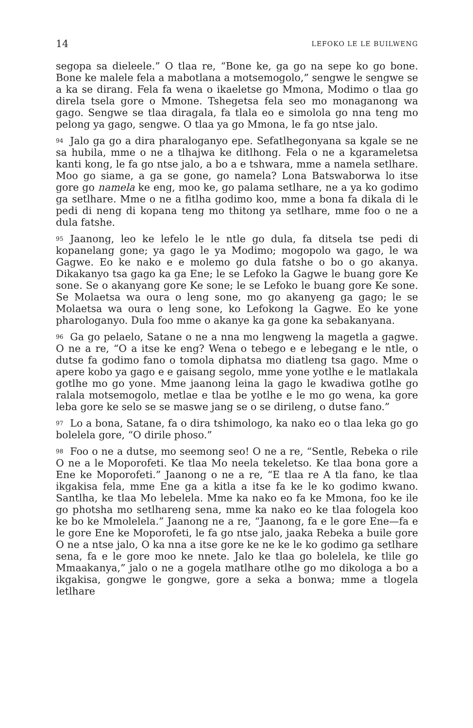14 LEFOKO LE LE BUILWENG
segopa sa dieleele.” O tlaa re, “Bone ke, ga go na sepe ko go bone. Bone ke malele fela a mabotlana a motsemogolo,” sengwe le sengwe se a ka se dirang. Fela fa wena o ikaeletse go Mmona, Modimo o tlaa go direla tsela gore o Mmone. Tshegetsa fela seo mo monaganong wa gago. Sengwe se tlaa diragala, fa tlala eo e simolola go nna teng mo pelong ya gago, sengwe. O tlaa ya go Mmona, le fa go ntse jalo.
94 Jalo ga go a dira pharaloganyo epe. Sefatlhegonyana sa kgale se ne sa hubila, mme o ne a tlhajwa ke ditlhong. Fela o ne a kgarameletsa kanti kong, le fa go ntse jalo, a bo a e tshwara, mme a namela setlhare. Moo go siame, a ga se gone, go namela? Lona Batswaborwa lo itse gore go namela ke eng, moo ke, go palama setlhare, ne a ya ko godimo ga setlhare. Mme o ne a fitlha godimo koo, mme a bona fa dikala di le pedi di neng di kopana teng mo thitong ya setlhare, mme foo o ne a dula fatshe.
95 Jaanong, leo ke lefelo le le ntle go dula, fa ditsela tse pedi di kopanelang gone; ya gago le ya Modimo; mogopolo wa gago, le wa Gagwe. Eo ke nako e e molemo go dula fatshe o bo o go akanya. Dikakanyo tsa gago ka ga Ene; le se Lefoko la Gagwe le buang gore Ke sone. Se o akanyang gore Ke sone; le se Lefoko le buang gore Ke sone. Se Molaetsa wa oura o leng sone, mo go akanyeng ga gago; le se Molaetsa wa oura o leng sone, ko Lefokong la Gagwe. Eo ke yone pharologanyo. Dula foo mme o akanye ka ga gone ka sebakanyana.
96 Ga go pelaelo, Satane o ne a nna mo lengweng la magetla a gagwe. O ne a re, “O a itse ke eng? Wena o tebego e e lebegang e le ntle, o dutse fa godimo fano o tomola diphatsa mo diatleng tsa gago. Mme o apere kobo ya gago e e gaisang segolo, mme yone yotlhe e le matlakala gotlhe mo go yone. Mme jaanong leina la gago le kwadiwa gotlhe go ralala motsemogolo, metlae e tlaa be yotlhe e le mo go wena, ka gore leba gore ke selo se se maswe jang se o se dirileng, o dutse fano.”
97 Lo a bona, Satane, fa o dira tshimologo, ka nako eo o tlaa leka go go bolelela gore, “O dirile phoso.”
98 Foo o ne a dutse, mo seemong seo! O ne a re, “Sentle, Rebeka o rile O ne a le Moporofeti. Ke tlaa Mo neela tekeletso. Ke tlaa bona gore a Ene ke Moporofeti.” Jaanong o ne a re, “E tlaa re A tla fano, ke tlaa ikgakisa fela, mme Ene ga a kitla a itse fa ke le ko godimo kwano. Santlha, ke tlaa Mo lebelela. Mme ka nako eo fa ke Mmona, foo ke ile go photsha mo setlhareng sena, mme ka nako eo ke tlaa fologela koo ke bo ke Mmolelela.” Jaanong ne a re, “Jaanong, fa e le gore Ene—fa e le gore Ene ke Moporofeti, le fa go ntse jalo, jaaka Rebeka a buile gore O ne a ntse jalo, O ka nna a itse gore ke ne ke le ko godimo ga setlhare sena, fa e le gore moo ke nnete. Jalo ke tlaa go bolelela, ke tlile go Mmaakanya,” jalo o ne a gogela matlhare otlhe go mo dikologa a bo a ikgakisa, gongwe le gongwe, gore a seka a bonwa; mme a tlogela letlhare